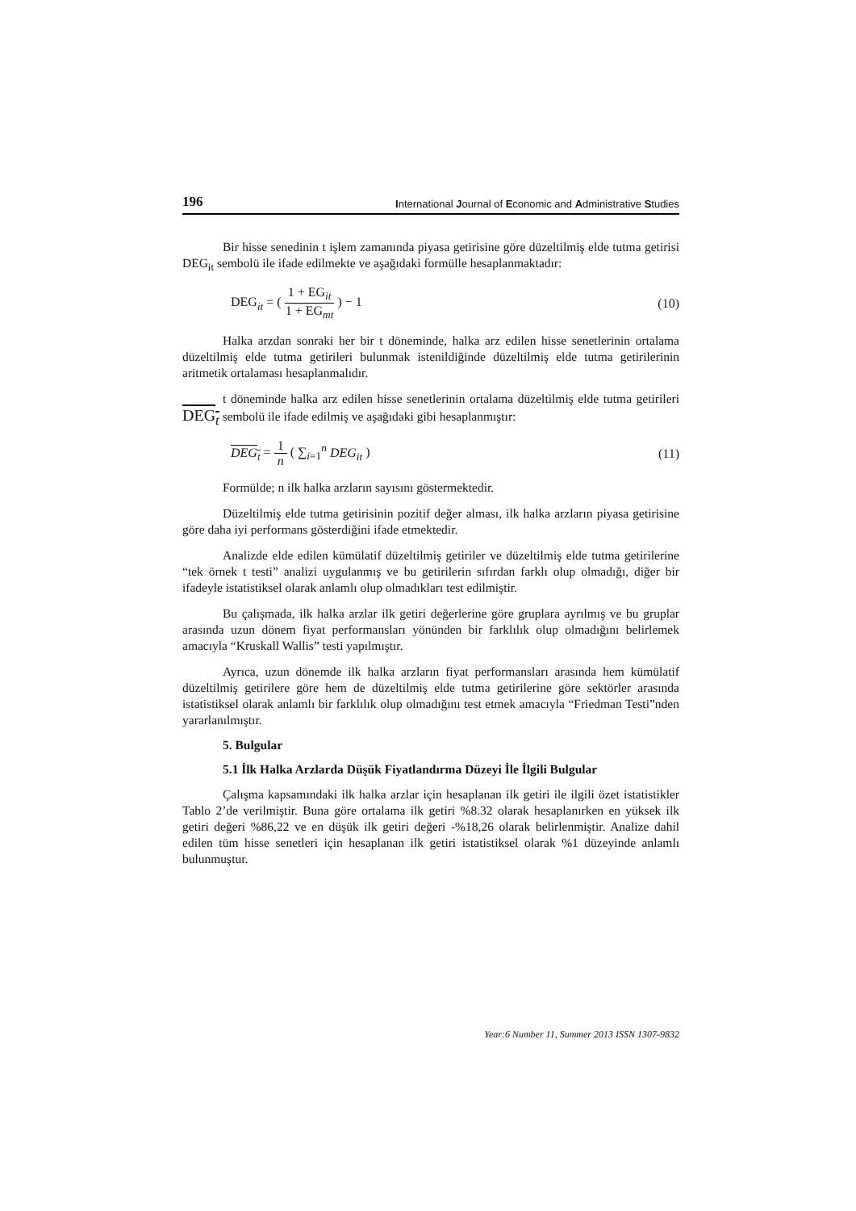196 International Journal of Economic and Administrative Studies
Bir hisse senedinin t işlem zamanında piyasa getirisine göre düzeltilmiş elde tutma getirisi DEG<sub>it</sub> sembolü ile ifade edilmekte ve aşağıdaki formülle hesaplanmaktadır:
DEG<sub>it</sub> = ( 1 + EG<sub>it</sub> 1 + EG<sub>mt</sub> ) − 1 (10)
Halka arzdan sonraki her bir t döneminde, halka arz edilen hisse senetlerinin ortalama düzeltilmiş elde tutma getirileri bulunmak istenildiğinde düzeltilmiş elde tutma getirilerinin aritmetik ortalaması hesaplanmalıdır.
t döneminde halka arz edilen hisse senetlerinin ortalama düzeltilmiş elde tutma getirileri DEG<sub>t</sub> sembolü ile ifade edilmiş ve aşağıdaki gibi hesaplanmıştır:
DEG<sub>t</sub> = 1 n ( ∑<sub>i=1</sub><sup>n</sup> DEG<sub>it</sub> ) (11)
Formülde; n ilk halka arzların sayısını göstermektedir.
Düzeltilmiş elde tutma getirisinin pozitif değer alması, ilk halka arzların piyasa getirisine göre daha iyi performans gösterdiğini ifade etmektedir.
Analizde elde edilen kümülatif düzeltilmiş getiriler ve düzeltilmiş elde tutma getirilerine “tek örnek t testi” analizi uygulanmış ve bu getirilerin sıfırdan farklı olup olmadığı, diğer bir ifadeyle istatistiksel olarak anlamlı olup olmadıkları test edilmiştir.
Bu çalışmada, ilk halka arzlar ilk getiri değerlerine göre gruplara ayrılmış ve bu gruplar arasında uzun dönem fiyat performansları yönünden bir farklılık olup olmadığını belirlemek amacıyla “Kruskall Wallis” testi yapılmıştır.
Ayrıca, uzun dönemde ilk halka arzların fiyat performansları arasında hem kümülatif düzeltilmiş getirilere göre hem de düzeltilmiş elde tutma getirilerine göre sektörler arasında istatistiksel olarak anlamlı bir farklılık olup olmadığını test etmek amacıyla “Friedman Testi”nden yararlanılmıştır.
5. Bulgular
5.1 İlk Halka Arzlarda Düşük Fiyatlandırma Düzeyi İle İlgili Bulgular
Çalışma kapsamındaki ilk halka arzlar için hesaplanan ilk getiri ile ilgili özet istatistikler Tablo 2’de verilmiştir. Buna göre ortalama ilk getiri %8.32 olarak hesaplanırken en yüksek ilk getiri değeri %86,22 ve en düşük ilk getiri değeri -%18,26 olarak belirlenmiştir. Analize dahil edilen tüm hisse senetleri için hesaplanan ilk getiri istatistiksel olarak %1 düzeyinde anlamlı bulunmuştur.
Year:6 Number 11, Summer 2013 ISSN 1307-9832